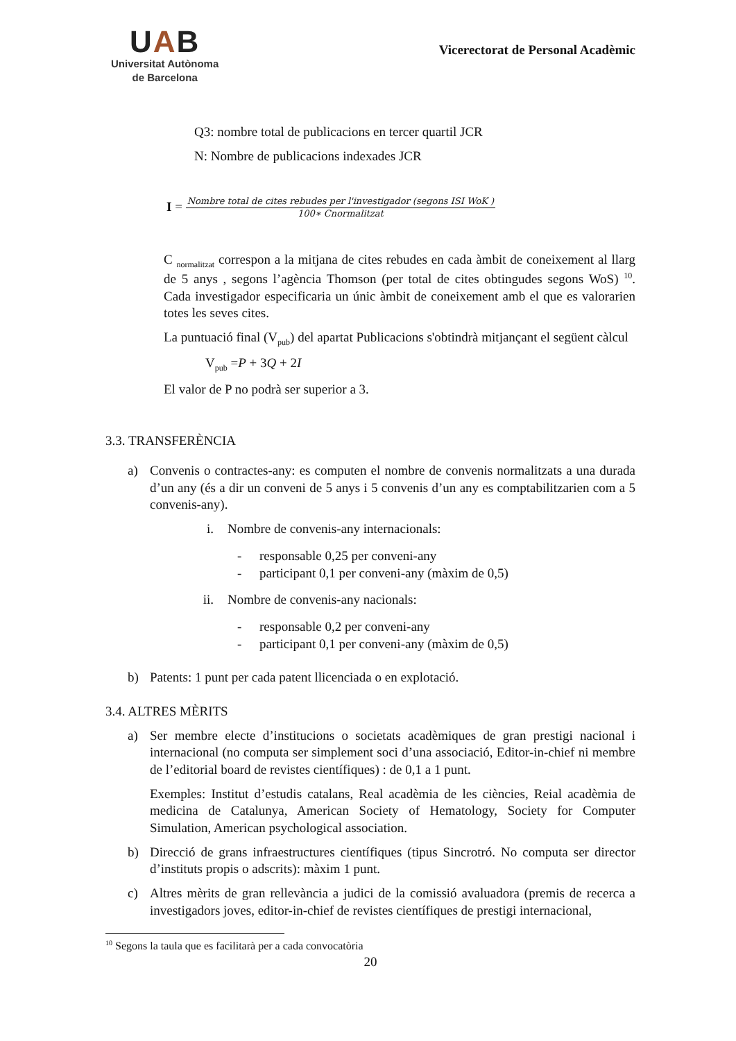UAB
Universitat Autònoma
de Barcelona
Vicerectorat de Personal Acadèmic
Q3: nombre total de publicacions en tercer quartil JCR
N: Nombre de publicacions indexades JCR
I = Nombre total de cites rebudes per l'investigador (segons ISI WoK ) 100∗ Cnormalitzat
C <sub>normalitzat</sub> correspon a la mitjana de cites rebudes en cada àmbit de coneixement al llarg de 5 anys , segons l’agència Thomson (per total de cites obtingudes segons WoS) <sup>10</sup>. Cada investigador especificaria un únic àmbit de coneixement amb el que es valorarien totes les seves cites.
La puntuació final (V<sub>pub</sub>) del apartat Publicacions s'obtindrà mitjançant el següent càlcul
V<sub>pub</sub> =P + 3Q + 2I
El valor de P no podrà ser superior a 3.
3.3. TRANSFERÈNCIA
a) Convenis o contractes-any: es computen el nombre de convenis normalitzats a una durada d’un any (és a dir un conveni de 5 anys i 5 convenis d’un any es comptabilitzarien com a 5 convenis-any).
i. Nombre de convenis-any internacionals:
- responsable 0,25 per conveni-any
- participant 0,1 per conveni-any (màxim de 0,5)
ii. Nombre de convenis-any nacionals:
- responsable 0,2 per conveni-any
- participant 0,1 per conveni-any (màxim de 0,5)
b) Patents: 1 punt per cada patent llicenciada o en explotació.
3.4. ALTRES MÈRITS
a) Ser membre electe d’institucions o societats acadèmiques de gran prestigi nacional i internacional (no computa ser simplement soci d’una associació, Editor-in-chief ni membre de l’editorial board de revistes científiques) : de 0,1 a 1 punt.
Exemples: Institut d’estudis catalans, Real acadèmia de les ciències, Reial acadèmia de medicina de Catalunya, American Society of Hematology, Society for Computer Simulation, American psychological association.
b) Direcció de grans infraestructures científiques (tipus Sincrotró. No computa ser director d’instituts propis o adscrits): màxim 1 punt.
c) Altres mèrits de gran rellevància a judici de la comissió avaluadora (premis de recerca a investigadors joves, editor-in-chief de revistes científiques de prestigi internacional,
<sup>10</sup> Segons la taula que es facilitarà per a cada convocatòria
20